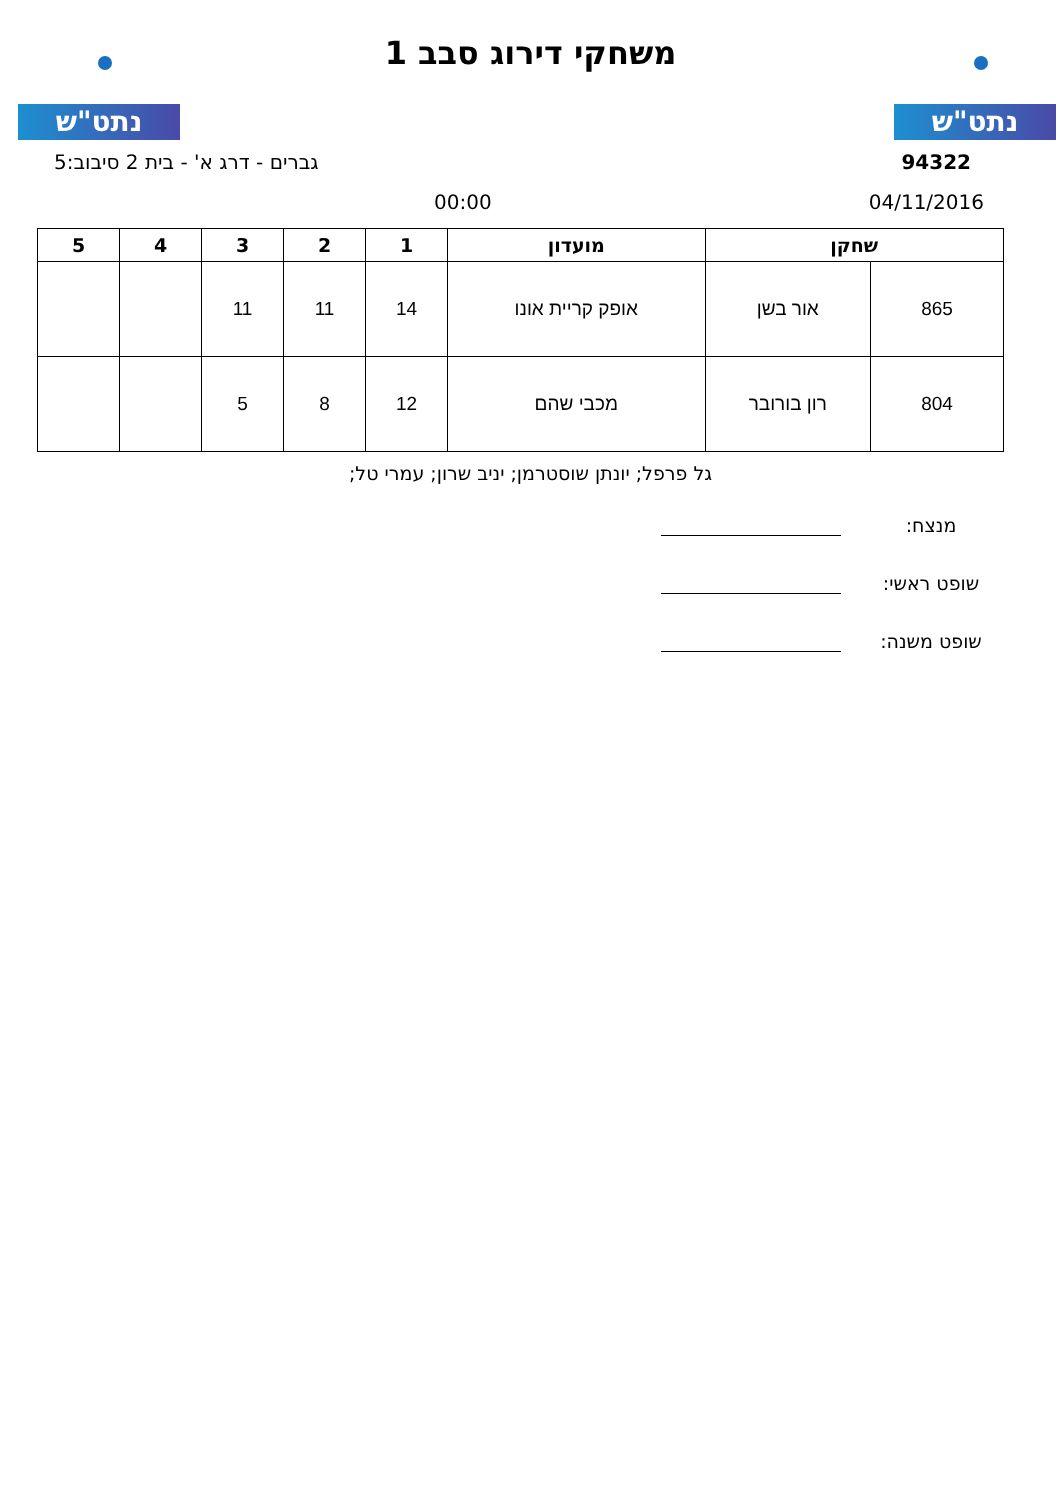נתט"ש נתט"ש
משחקי דירוג סבב 1
94322 גברים - דרג א' - בית 2 סיבוב:5
04/11/2016 00:00
| שחקן | | מועדון | 1 | 2 | 3 | 4 | 5 |
| --- | --- | --- | --- | --- | --- | --- | --- |
| 865 | אור בשן | אופק קריית אונו | 14 | 11 | 11 | | |
| 804 | רון בורובר | מכבי שהם | 12 | 8 | 5 | | |
גל פרפל; יונתן שוסטרמן; יניב שרון; עמרי טל;
מנצח:
שופט ראשי:
שופט משנה: